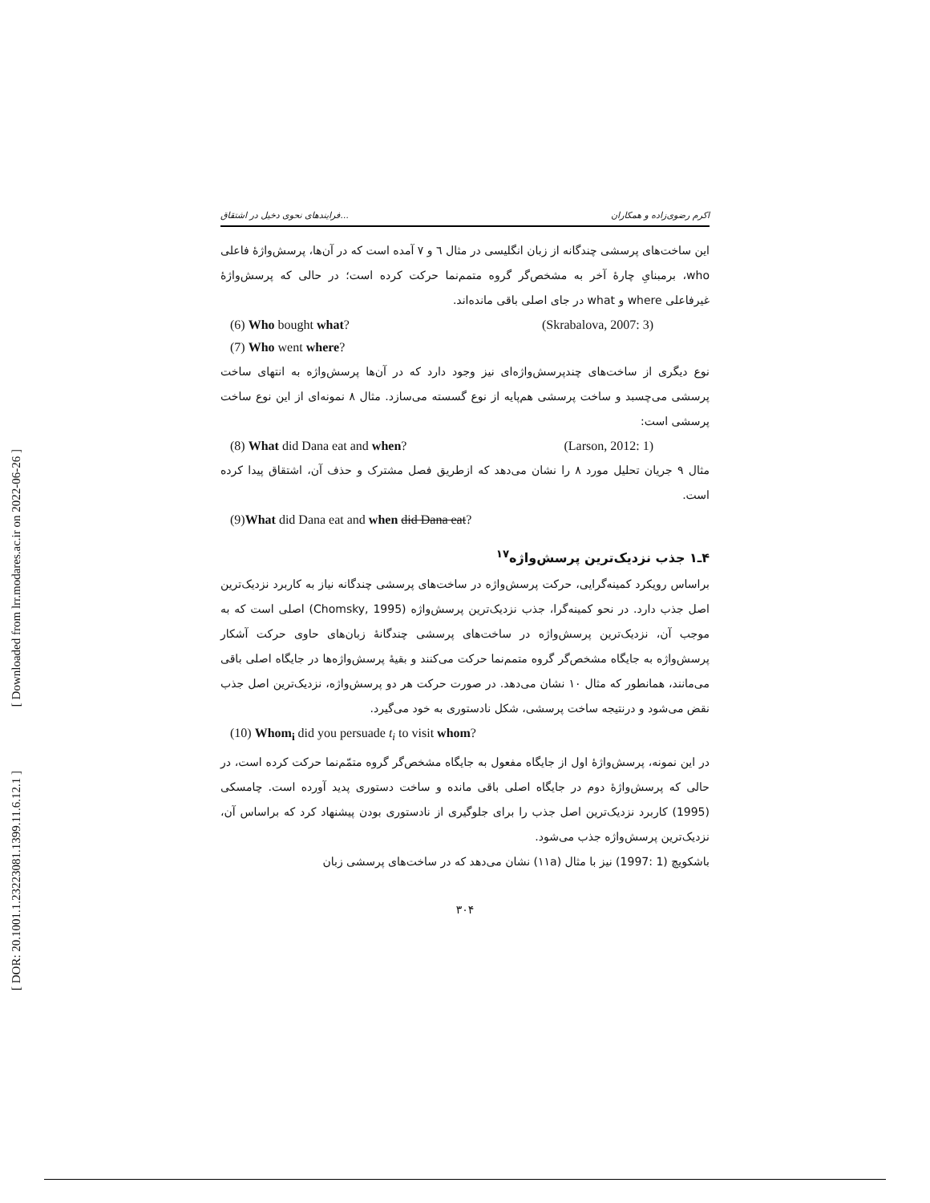[ Downloaded from lrr.modares.ac.ir on 2022-06-26 ]
[ DOR: 20.1001.1.23223081.1399.11.6.12.1 ]
فرایندهای نحوی دخیل در اشتقاق... اکرم رضوی‌زاده و همکاران
این ساخت‌های پرسشی چندگانه از زبان انگلیسی در مثال ٦ و ٧ آمده است که در آن‌ها، پرسش‌واژهٔ فاعلی who، برمبنایِ چارهٔ آخر به مشخص‌گر گروه متمم‌نما حرکت کرده است؛ در حالی که پرسش‌واژهٔ غیرفاعلی where و what در جای اصلی باقی مانده‌اند.
(6) Who bought what? (Skrabalova, 2007: 3)
(7) Who went where?
نوع دیگری از ساخت‌های چندپرسش‌واژه‌ای نیز وجود دارد که در آن‌ها پرسش‌واژه به انتهای ساخت پرسشی می‌چسبد و ساخت پرسشی هم‌پایه از نوع گسسته می‌سازد. مثال ٨ نمونه‌ای از این نوع ساخت پرسشی است:
(8) What did Dana eat and when? (Larson, 2012: 1)
مثال ٩ جریان تحلیل مورد ٨ را نشان می‌دهد که ازطریق فصل مشترک و حذف آن، اشتقاق پیدا کرده است.
(9)What did Dana eat and when did Dana eat?
۴ـ۱ جذب نزدیک‌ترین پرسش‌واژه<sup>۱۷</sup>
براساس رویکرد کمینه‌گرایی، حرکت پرسش‌واژه در ساخت‌های پرسشی چندگانه نیاز به کاربرد نزدیک‌ترین اصل جذب دارد. در نحو کمینه‌گرا، جذب نزدیک‌ترین پرسش‌واژه (Chomsky, 1995) اصلی است که به موجب آن، نزدیک‌ترین پرسش‌واژه در ساخت‌های پرسشی چندگانهٔ زبان‌های حاوی حرکت آشکار پرسش‌واژه به جایگاه مشخص‌گر گروه متمم‌نما حرکت می‌کنند و بقیهٔ پرسش‌واژه‌ها در جایگاه اصلی باقی می‌مانند، همانطور که مثال ١٠ نشان می‌دهد. در صورت حرکت هر دو پرسش‌واژه، نزدیک‌ترین اصل جذب نقض می‌شود و درنتیجه ساخت پرسشی، شکل نادستوری به خود می‌گیرد.
(10) Whom<sub>i</sub> did you persuade t<sub>i</sub> to visit whom?
در این نمونه، پرسش‌واژهٔ اول از جایگاه مفعول به جایگاه مشخص‌گر گروه متمّم‌نما حرکت کرده است، در حالی که پرسش‌واژهٔ دوم در جایگاه اصلی باقی مانده و ساخت دستوری پدید آورده است. چامسکی (1995) کاربرد نزدیک‌ترین اصل جذب را برای جلوگیری از نادستوری بودن پیشنهاد کرد که براساس آن، نزدیک‌ترین پرسش‌واژه جذب می‌شود.
باشکویچ (1 :1997) نیز با مثال (١١a) نشان می‌دهد که در ساخت‌های پرسشی زبان
۳۰۴